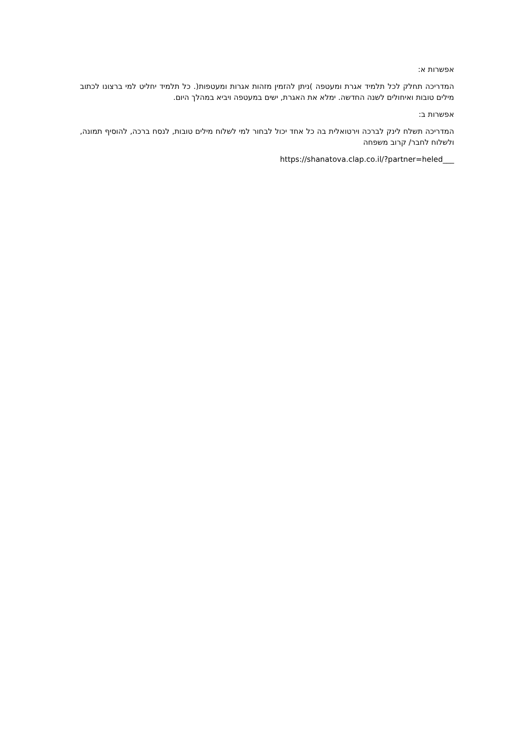אפשרות א:
המדריכה תחלק לכל תלמיד אגרת ומעטפה )ניתן להזמין מזהות אגרות ומעטפות(. כל תלמיד יחליט למי ברצונו לכתוב מילים טובות ואיחולים לשנה החדשה. ימלא את האגרת, ישים במעטפה ויביא במהלך היום.
אפשרות ב:
המדריכה תשלח לינק לברכה וירטואלית בה כל אחד יכול לבחור למי לשלוח מילים טובות, לנסח ברכה, להוסיף תמונה, ולשלוח לחבר/ קרוב משפחה
https://shanatova.clap.co.il/?partner=heled___